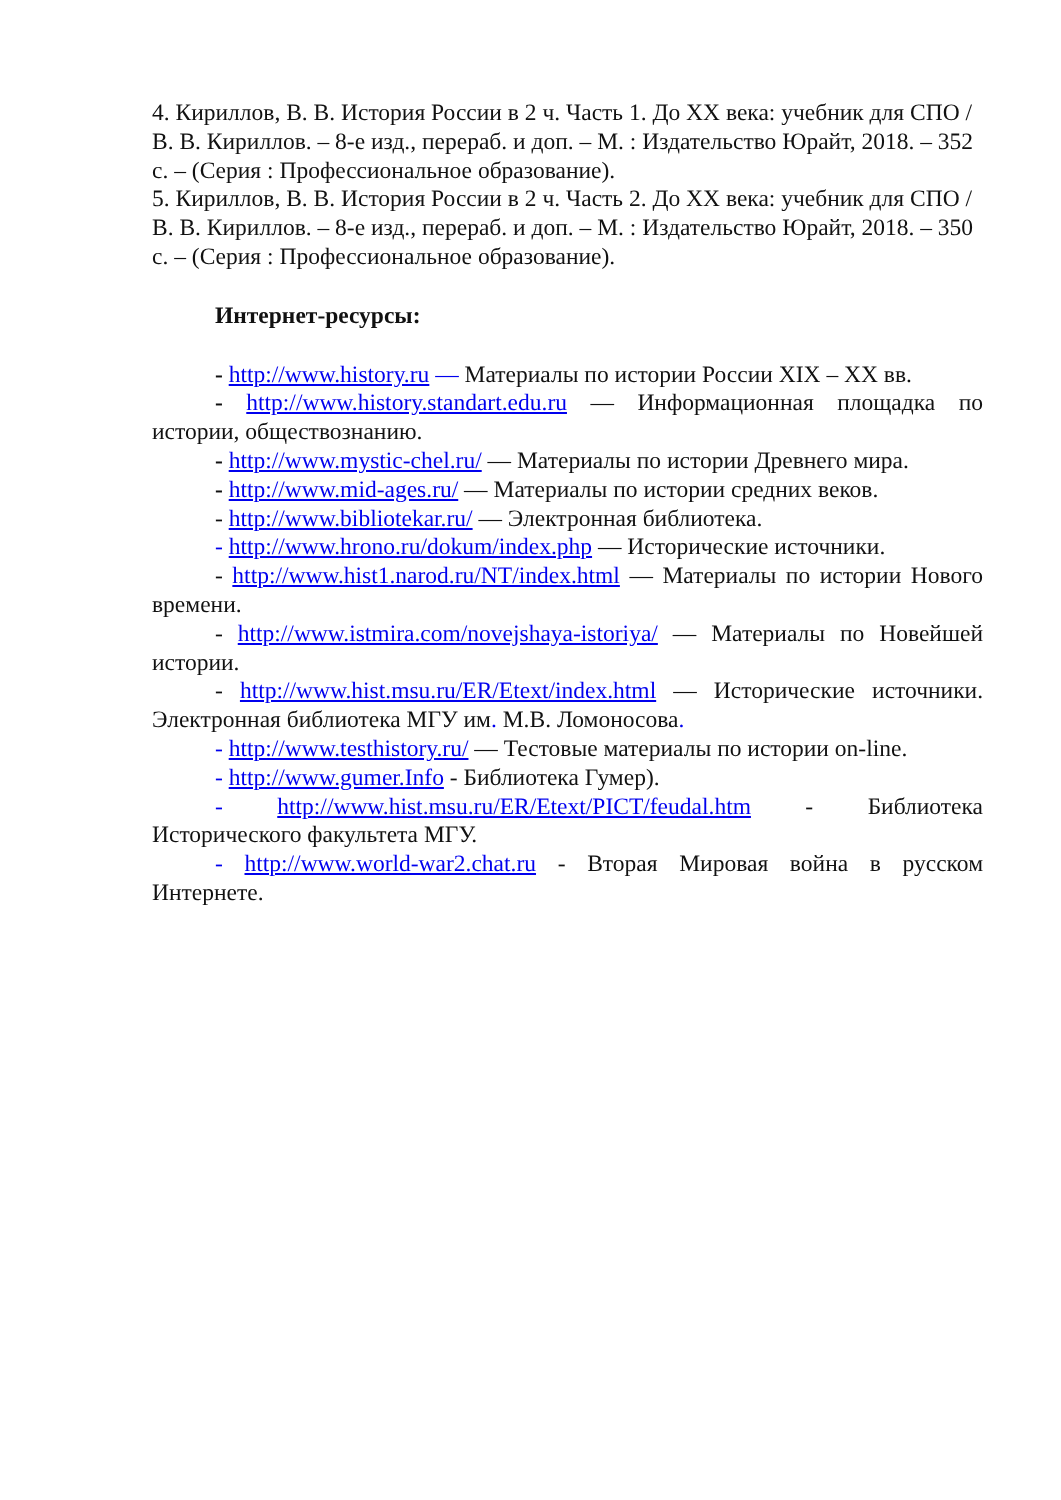4. Кириллов, В. В. История России в 2 ч. Часть 1. До XX века: учебник для СПО / В. В. Кириллов. – 8-е изд., перераб. и доп. – М. : Издательство Юрайт, 2018. – 352 с. – (Серия : Профессиональное образование).
5. Кириллов, В. В. История России в 2 ч. Часть 2. До XX века: учебник для СПО / В. В. Кириллов. – 8-е изд., перераб. и доп. – М. : Издательство Юрайт, 2018. – 350 с. – (Серия : Профессиональное образование).
Интернет-ресурсы:
- http://www.history.ru — Материалы по истории России XIX – XX вв.
- http://www.history.standart.edu.ru — Информационная площадка по истории, обществознанию.
- http://www.mystic-chel.ru/ — Материалы по истории Древнего мира.
- http://www.mid-ages.ru/ — Материалы по истории средних веков.
- http://www.bibliotekar.ru/ — Электронная библиотека.
- http://www.hrono.ru/dokum/index.php — Исторические источники.
- http://www.hist1.narod.ru/NT/index.html — Материалы по истории Нового времени.
- http://www.istmira.com/novejshaya-istoriya/ — Материалы по Новейшей истории.
- http://www.hist.msu.ru/ER/Etext/index.html — Исторические источники. Электронная библиотека МГУ им. М.В. Ломоносова.
- http://www.testhistory.ru/ — Тестовые материалы по истории on-line.
- http://www.gumer.Info - Библиотека Гумер).
- http://www.hist.msu.ru/ER/Etext/PICT/feudal.htm - Библиотека Исторического факультета МГУ.
- http://www.world-war2.chat.ru - Вторая Мировая война в русском Интернете.